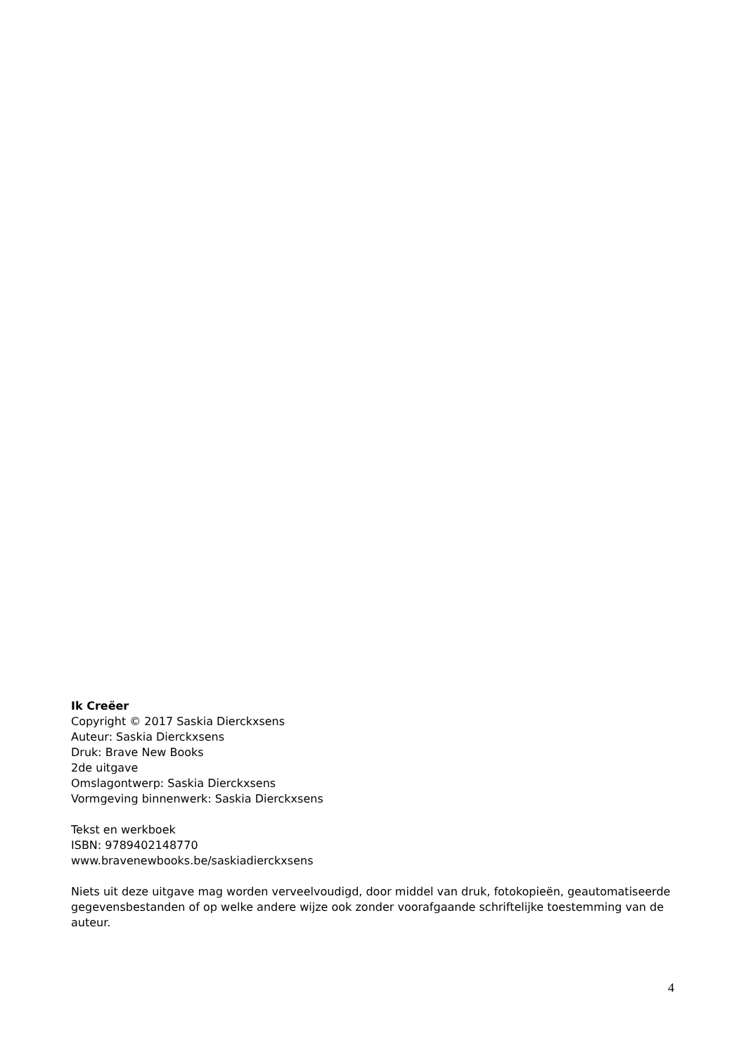Ik Creëer
Copyright © 2017 Saskia Dierckxsens
Auteur: Saskia Dierckxsens
Druk: Brave New Books
2de uitgave
Omslagontwerp: Saskia Dierckxsens
Vormgeving binnenwerk: Saskia Dierckxsens
Tekst en werkboek
ISBN: 9789402148770
www.bravenewbooks.be/saskiadierckxsens
Niets uit deze uitgave mag worden verveelvoudigd, door middel van druk, fotokopieën, geautomatiseerde gegevensbestanden of op welke andere wijze ook zonder voorafgaande schriftelijke toestemming van de auteur.
4